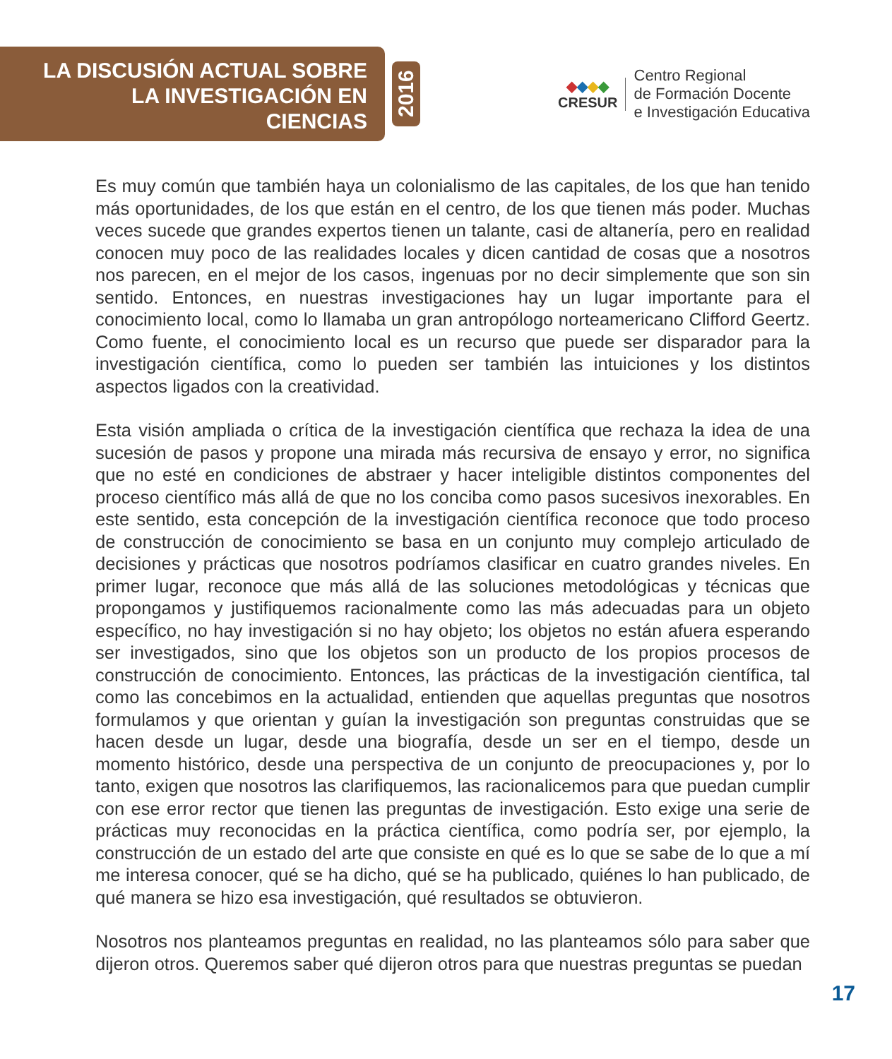LA DISCUSIÓN ACTUAL SOBRE
LA INVESTIGACIÓN EN CIENCIAS
2016
◆◆◆◆
CRESUR
Centro Regional
de Formación Docente
e Investigación Educativa
Es muy común que también haya un colonialismo de las capitales, de los que han tenido más oportunidades, de los que están en el centro, de los que tienen más poder. Muchas veces sucede que grandes expertos tienen un talante, casi de altanería, pero en realidad conocen muy poco de las realidades locales y dicen cantidad de cosas que a nosotros nos parecen, en el mejor de los casos, ingenuas por no decir simplemente que son sin sentido. Entonces, en nuestras investigaciones hay un lugar importante para el conocimiento local, como lo llamaba un gran antropólogo norteamericano Clifford Geertz. Como fuente, el conocimiento local es un recurso que puede ser disparador para la investigación científica, como lo pueden ser también las intuiciones y los distintos aspectos ligados con la creatividad.
Esta visión ampliada o crítica de la investigación científica que rechaza la idea de una sucesión de pasos y propone una mirada más recursiva de ensayo y error, no significa que no esté en condiciones de abstraer y hacer inteligible distintos componentes del proceso científico más allá de que no los conciba como pasos sucesivos inexorables. En este sentido, esta concepción de la investigación científica reconoce que todo proceso de construcción de conocimiento se basa en un conjunto muy complejo articulado de decisiones y prácticas que nosotros podríamos clasificar en cuatro grandes niveles. En primer lugar, reconoce que más allá de las soluciones metodológicas y técnicas que propongamos y justifiquemos racionalmente como las más adecuadas para un objeto específico, no hay investigación si no hay objeto; los objetos no están afuera esperando ser investigados, sino que los objetos son un producto de los propios procesos de construcción de conocimiento. Entonces, las prácticas de la investigación científica, tal como las concebimos en la actualidad, entienden que aquellas preguntas que nosotros formulamos y que orientan y guían la investigación son preguntas construidas que se hacen desde un lugar, desde una biografía, desde un ser en el tiempo, desde un momento histórico, desde una perspectiva de un conjunto de preocupaciones y, por lo tanto, exigen que nosotros las clarifiquemos, las racionalicemos para que puedan cumplir con ese error rector que tienen las preguntas de investigación. Esto exige una serie de prácticas muy reconocidas en la práctica científica, como podría ser, por ejemplo, la construcción de un estado del arte que consiste en qué es lo que se sabe de lo que a mí me interesa conocer, qué se ha dicho, qué se ha publicado, quiénes lo han publicado, de qué manera se hizo esa investigación, qué resultados se obtuvieron.
Nosotros nos planteamos preguntas en realidad, no las planteamos sólo para saber que dijeron otros. Queremos saber qué dijeron otros para que nuestras preguntas se puedan
17